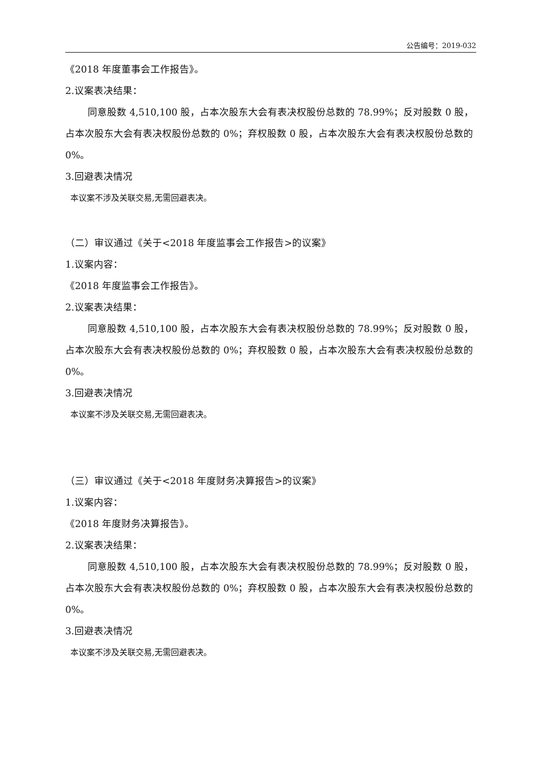公告编号：2019-032
《2018 年度董事会工作报告》。
2.议案表决结果：
同意股数 4,510,100 股，占本次股东大会有表决权股份总数的 78.99%；反对股数 0 股，占本次股东大会有表决权股份总数的 0%；弃权股数 0 股，占本次股东大会有表决权股份总数的 0%。
3.回避表决情况
本议案不涉及关联交易,无需回避表决。
（二）审议通过《关于<2018 年度监事会工作报告>的议案》
1.议案内容：
《2018 年度监事会工作报告》。
2.议案表决结果：
同意股数 4,510,100 股，占本次股东大会有表决权股份总数的 78.99%；反对股数 0 股，占本次股东大会有表决权股份总数的 0%；弃权股数 0 股，占本次股东大会有表决权股份总数的 0%。
3.回避表决情况
本议案不涉及关联交易,无需回避表决。
（三）审议通过《关于<2018 年度财务决算报告>的议案》
1.议案内容：
《2018 年度财务决算报告》。
2.议案表决结果：
同意股数 4,510,100 股，占本次股东大会有表决权股份总数的 78.99%；反对股数 0 股，占本次股东大会有表决权股份总数的 0%；弃权股数 0 股，占本次股东大会有表决权股份总数的 0%。
3.回避表决情况
本议案不涉及关联交易,无需回避表决。